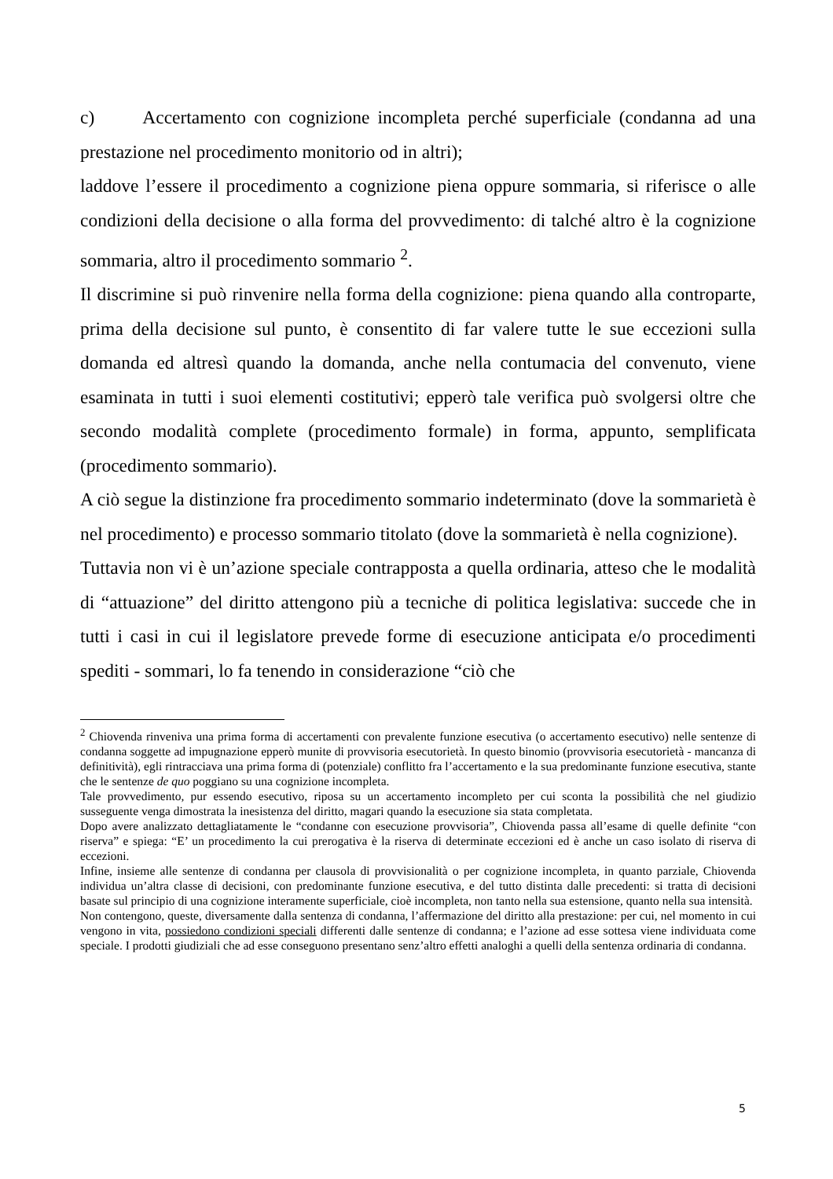c) Accertamento con cognizione incompleta perché superficiale (condanna ad una prestazione nel procedimento monitorio od in altri);
laddove l’essere il procedimento a cognizione piena oppure sommaria, si riferisce o alle condizioni della decisione o alla forma del provvedimento: di talché altro è la cognizione sommaria, altro il procedimento sommario <sup>2</sup>.
Il discrimine si può rinvenire nella forma della cognizione: piena quando alla controparte, prima della decisione sul punto, è consentito di far valere tutte le sue eccezioni sulla domanda ed altresì quando la domanda, anche nella contumacia del convenuto, viene esaminata in tutti i suoi elementi costitutivi; epperò tale verifica può svolgersi oltre che secondo modalità complete (procedimento formale) in forma, appunto, semplificata (procedimento sommario).
A ciò segue la distinzione fra procedimento sommario indeterminato (dove la sommarietà è nel procedimento) e processo sommario titolato (dove la sommarietà è nella cognizione).
Tuttavia non vi è un’azione speciale contrapposta a quella ordinaria, atteso che le modalità di “attuazione” del diritto attengono più a tecniche di politica legislativa: succede che in tutti i casi in cui il legislatore prevede forme di esecuzione anticipata e/o procedimenti spediti - sommari, lo fa tenendo in considerazione “ciò che
<sup>2</sup> Chiovenda rinveniva una prima forma di accertamenti con prevalente funzione esecutiva (o accertamento esecutivo) nelle sentenze di condanna soggette ad impugnazione epperò munite di provvisoria esecutorietà. In questo binomio (provvisoria esecutorietà - mancanza di definitività), egli rintracciava una prima forma di (potenziale) conflitto fra l’accertamento e la sua predominante funzione esecutiva, stante che le sentenze de quo poggiano su una cognizione incompleta.
Tale provvedimento, pur essendo esecutivo, riposa su un accertamento incompleto per cui sconta la possibilità che nel giudizio susseguente venga dimostrata la inesistenza del diritto, magari quando la esecuzione sia stata completata.
Dopo avere analizzato dettagliatamente le “condanne con esecuzione provvisoria”, Chiovenda passa all’esame di quelle definite “con riserva” e spiega: “E’ un procedimento la cui prerogativa è la riserva di determinate eccezioni ed è anche un caso isolato di riserva di eccezioni.
Infine, insieme alle sentenze di condanna per clausola di provvisionalità o per cognizione incompleta, in quanto parziale, Chiovenda individua un’altra classe di decisioni, con predominante funzione esecutiva, e del tutto distinta dalle precedenti: si tratta di decisioni basate sul principio di una cognizione interamente superficiale, cioè incompleta, non tanto nella sua estensione, quanto nella sua intensità.
Non contengono, queste, diversamente dalla sentenza di condanna, l’affermazione del diritto alla prestazione: per cui, nel momento in cui vengono in vita, possiedono condizioni speciali differenti dalle sentenze di condanna; e l’azione ad esse sottesa viene individuata come speciale. I prodotti giudiziali che ad esse conseguono presentano senz’altro effetti analoghi a quelli della sentenza ordinaria di condanna.
5